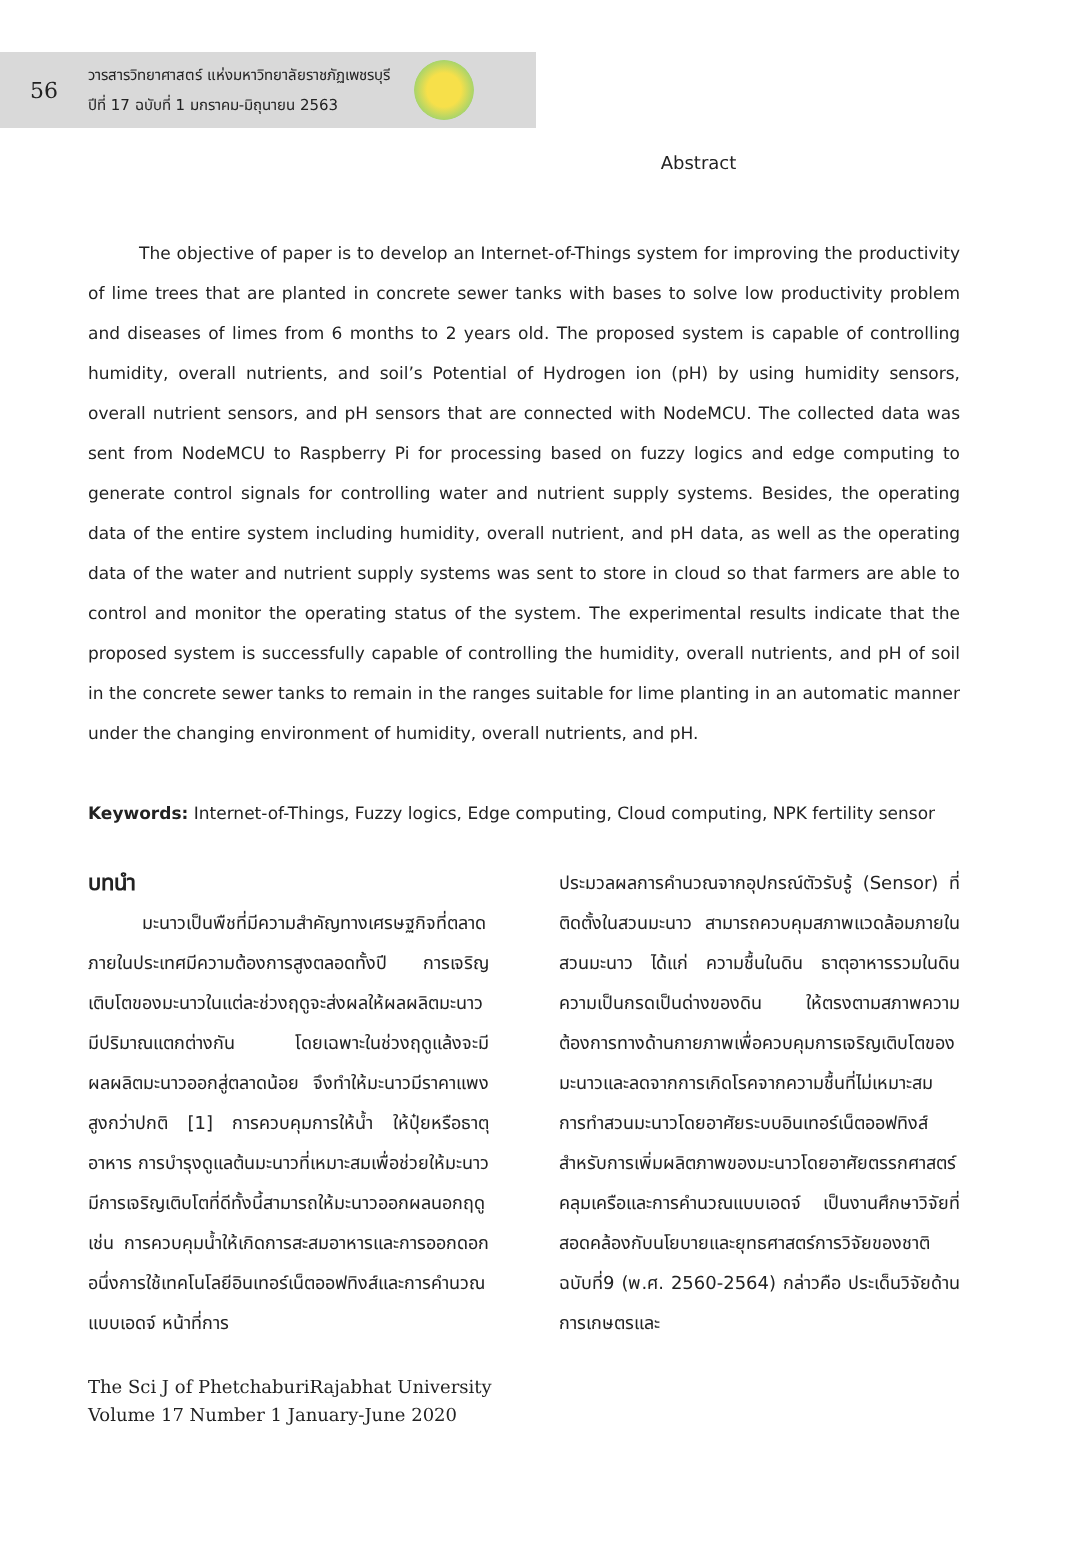56
วารสารวิทยาศาสตร์ แห่งมหาวิทยาลัยราชภัฏเพชรบุรี
ปีที่ 17 ฉบับที่ 1 มกราคม-มิถุนายน 2563
Abstract
   The objective of paper is to develop an Internet-of-Things system for improving the productivity of lime trees that are planted in concrete sewer tanks with bases to solve low productivity problem and diseases of limes from 6 months to 2 years old. The proposed system is capable of controlling humidity, overall nutrients, and soil’s Potential of Hydrogen ion (pH) by using humidity sensors, overall nutrient sensors, and pH sensors that are connected with NodeMCU. The collected data was sent from NodeMCU to Raspberry Pi for processing based on fuzzy logics and edge computing to generate control signals for controlling water and nutrient supply systems. Besides, the operating data of the entire system including humidity, overall nutrient, and pH data, as well as the operating data of the water and nutrient supply systems was sent to store in cloud so that farmers are able to control and monitor the operating status of the system. The experimental results indicate that the proposed system is successfully capable of controlling the humidity, overall nutrients, and pH of soil in the concrete sewer tanks to remain in the ranges suitable for lime planting in an automatic manner under the changing environment of humidity, overall nutrients, and pH.
Keywords: Internet-of-Things, Fuzzy logics, Edge computing, Cloud computing, NPK fertility sensor
บทนำ
   มะนาวเป็นพืชที่มีความสำคัญทางเศรษฐกิจที่ตลาดภายในประเทศมีความต้องการสูงตลอดทั้งปี การเจริญเติบโตของมะนาวในแต่ละช่วงฤดูจะส่งผลให้ผลผลิตมะนาวมีปริมาณแตกต่างกัน โดยเฉพาะในช่วงฤดูแล้งจะมีผลผลิตมะนาวออกสู่ตลาดน้อย จึงทำให้มะนาวมีราคาแพงสูงกว่าปกติ [1] การควบคุมการให้น้ำ ให้ปุ๋ยหรือธาตุอาหาร การบำรุงดูแลต้นมะนาวที่เหมาะสมเพื่อช่วยให้มะนาวมีการเจริญเติบโตที่ดีทั้งนี้สามารถให้มะนาวออกผลนอกฤดู เช่น การควบคุมน้ำให้เกิดการสะสมอาหารและการออกดอก อนึ่งการใช้เทคโนโลยีอินเทอร์เน็ตออฟทิงส์และการคำนวณแบบเอดจ์ หน้าที่การ
ประมวลผลการคำนวณจากอุปกรณ์ตัวรับรู้ (Sensor) ที่ติดตั้งในสวนมะนาว สามารถควบคุมสภาพแวดล้อมภายในสวนมะนาว ได้แก่ ความชื้นในดิน ธาตุอาหารรวมในดิน ความเป็นกรดเป็นด่างของดิน ให้ตรงตามสภาพความต้องการทางด้านกายภาพเพื่อควบคุมการเจริญเติบโตของมะนาวและลดจากการเกิดโรคจากความชื้นที่ไม่เหมาะสม การทำสวนมะนาวโดยอาศัยระบบอินเทอร์เน็ตออฟทิงส์สำหรับการเพิ่มผลิตภาพของมะนาวโดยอาศัยตรรกศาสตร์คลุมเครือและการคำนวณแบบเอดจ์ เป็นงานศึกษาวิจัยที่สอดคล้องกับนโยบายและยุทธศาสตร์การวิจัยของชาติฉบับที่9 (พ.ศ. 2560-2564) กล่าวคือ ประเด็นวิจัยด้านการเกษตรและ
The Sci J of PhetchaburiRajabhat University
Volume 17 Number 1 January-June 2020